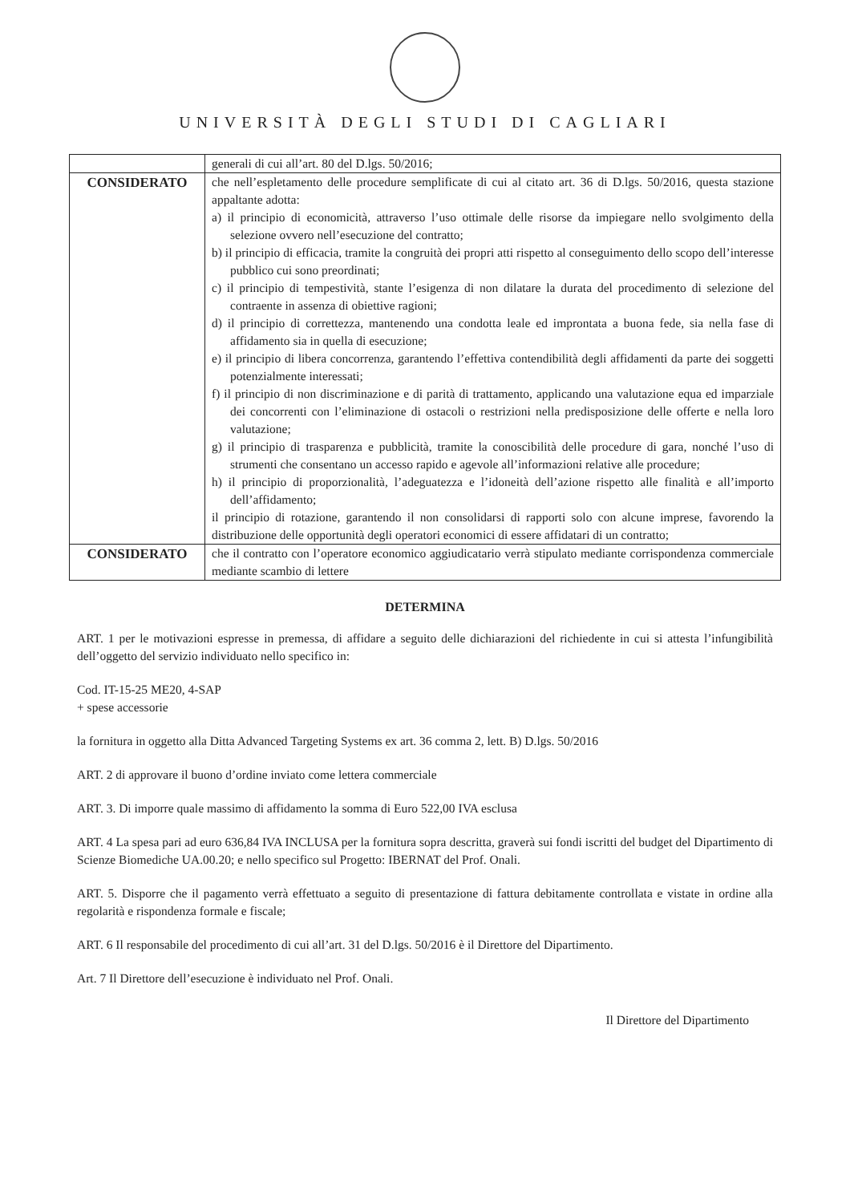UNIVERSITÀ DEGLI STUDI DI CAGLIARI
| | generali di cui all’art. 80 del D.lgs. 50/2016; |
| CONSIDERATO | che nell’espletamento delle procedure semplificate di cui al citato art. 36 di D.lgs. 50/2016, questa stazione appaltante adotta: a) il principio di economicità, attraverso l’uso ottimale delle risorse da impiegare nello svolgimento della selezione ovvero nell’esecuzione del contratto; b) il principio di efficacia, tramite la congruità dei propri atti rispetto al conseguimento dello scopo dell’interesse pubblico cui sono preordinati; c) il principio di tempestività, stante l’esigenza di non dilatare la durata del procedimento di selezione del contraente in assenza di obiettive ragioni; d) il principio di correttezza, mantenendo una condotta leale ed improntata a buona fede, sia nella fase di affidamento sia in quella di esecuzione; e) il principio di libera concorrenza, garantendo l’effettiva contendibilità degli affidamenti da parte dei soggetti potenzialmente interessati; f) il principio di non discriminazione e di parità di trattamento, applicando una valutazione equa ed imparziale dei concorrenti con l’eliminazione di ostacoli o restrizioni nella predisposizione delle offerte e nella loro valutazione; g) il principio di trasparenza e pubblicità, tramite la conoscibilità delle procedure di gara, nonché l’uso di strumenti che consentano un accesso rapido e agevole all’informazioni relative alle procedure; h) il principio di proporzionalità, l’adeguatezza e l’idoneità dell’azione rispetto alle finalità e all’importo dell’affidamento; il principio di rotazione, garantendo il non consolidarsi di rapporti solo con alcune imprese, favorendo la distribuzione delle opportunità degli operatori economici di essere affidatari di un contratto; |
| CONSIDERATO | che il contratto con l’operatore economico aggiudicatario verrà stipulato mediante corrispondenza commerciale mediante scambio di lettere |
DETERMINA
ART. 1 per le motivazioni espresse in premessa, di affidare a seguito delle dichiarazioni del richiedente in cui si attesta l’infungibilità dell’oggetto del servizio individuato nello specifico in:
Cod. IT-15-25 ME20, 4-SAP
+ spese accessorie
la fornitura in oggetto alla Ditta Advanced Targeting Systems ex art. 36 comma 2, lett. B) D.lgs. 50/2016
ART. 2 di approvare il buono d’ordine inviato come lettera commerciale
ART. 3. Di imporre quale massimo di affidamento la somma di Euro 522,00 IVA esclusa
ART. 4 La spesa pari ad euro 636,84 IVA INCLUSA per la fornitura sopra descritta, graverà sui fondi iscritti del budget del Dipartimento di Scienze Biomediche UA.00.20; e nello specifico sul Progetto: IBERNAT del Prof. Onali.
ART. 5. Disporre che il pagamento verrà effettuato a seguito di presentazione di fattura debitamente controllata e vistate in ordine alla regolarità e rispondenza formale e fiscale;
ART. 6 Il responsabile del procedimento di cui all’art. 31 del D.lgs. 50/2016 è il Direttore del Dipartimento.
Art. 7 Il Direttore dell’esecuzione è individuato nel Prof. Onali.
Il Direttore del Dipartimento